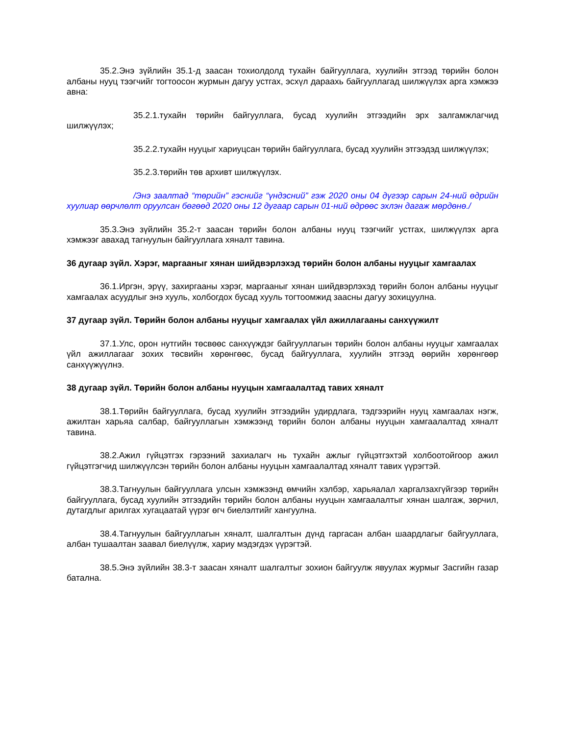35.2.Энэ зүйлийн 35.1-д заасан тохиолдолд тухайн байгууллага, хуулийн этгээд төрийн болон албаны нууц тээгчийг тогтоосон журмын дагуу устгах, эсхүл дараахь байгууллагад шилжүүлэх арга хэмжээ авна:
35.2.1.тухайн төрийн байгууллага, бусад хуулийн этгээдийн эрх залгамжлагчид шилжүүлэх;
35.2.2.тухайн нууцыг хариуцсан төрийн байгууллага, бусад хуулийн этгээдэд шилжүүлэх;
35.2.3.төрийн төв архивт шилжүүлэх.
/Энэ заалтад “төрийн” гэснийг “үндэсний” гэж 2020 оны 04 дүгээр сарын 24-ний өдрийн хуулиар өөрчлөлт оруулсан бөгөөд 2020 оны 12 дугаар сарын 01-ний өдрөөс эхлэн дагаж мөрдөнө./
35.3.Энэ зүйлийн 35.2-т заасан төрийн болон албаны нууц тээгчийг устгах, шилжүүлэх арга хэмжээг авахад тагнуулын байгууллага хяналт тавина.
36 дугаар зүйл. Хэрэг, маргааныг хянан шийдвэрлэхэд төрийн болон албаны нууцыг хамгаалах
36.1.Иргэн, эрүү, захиргааны хэрэг, маргааныг хянан шийдвэрлэхэд төрийн болон албаны нууцыг хамгаалах асуудлыг энэ хууль, холбогдох бусад хууль тогтоомжид заасны дагуу зохицуулна.
37 дугаар зүйл. Төрийн болон албаны нууцыг хамгаалах үйл ажиллагааны санхүүжилт
37.1.Улс, орон нутгийн төсвөөс санхүүждэг байгууллагын төрийн болон албаны нууцыг хамгаалах үйл ажиллагааг зохих төсвийн хөрөнгөөс, бусад байгууллага, хуулийн этгээд өөрийн хөрөнгөөр санхүүжүүлнэ.
38 дугаар зүйл. Төрийн болон албаны нууцын хамгаалалтад тавих хяналт
38.1.Төрийн байгууллага, бусад хуулийн этгээдийн удирдлага, тэдгээрийн нууц хамгаалах нэгж, ажилтан харьяа салбар, байгууллагын хэмжээнд төрийн болон албаны нууцын хамгаалалтад хяналт тавина.
38.2.Ажил гүйцэтгэх гэрээний захиалагч нь тухайн ажлыг гүйцэтгэхтэй холбоотойгоор ажил гүйцэтгэгчид шилжүүлсэн төрийн болон албаны нууцын хамгаалалтад хяналт тавих үүрэгтэй.
38.3.Тагнуулын байгууллага улсын хэмжээнд өмчийн хэлбэр, харьяалал харгалзахгүйгээр төрийн байгууллага, бусад хуулийн этгээдийн төрийн болон албаны нууцын хамгаалалтыг хянан шалгаж, зөрчил, дутагдлыг арилгах хугацаатай үүрэг өгч биелэлтийг хангуулна.
38.4.Тагнуулын байгууллагын хяналт, шалгалтын дүнд гаргасан албан шаардлагыг байгууллага, албан тушаалтан заавал биелүүлж, хариу мэдэгдэх үүрэгтэй.
38.5.Энэ зүйлийн 38.3-т заасан хяналт шалгалтыг зохион байгуулж явуулах журмыг Засгийн газар батална.